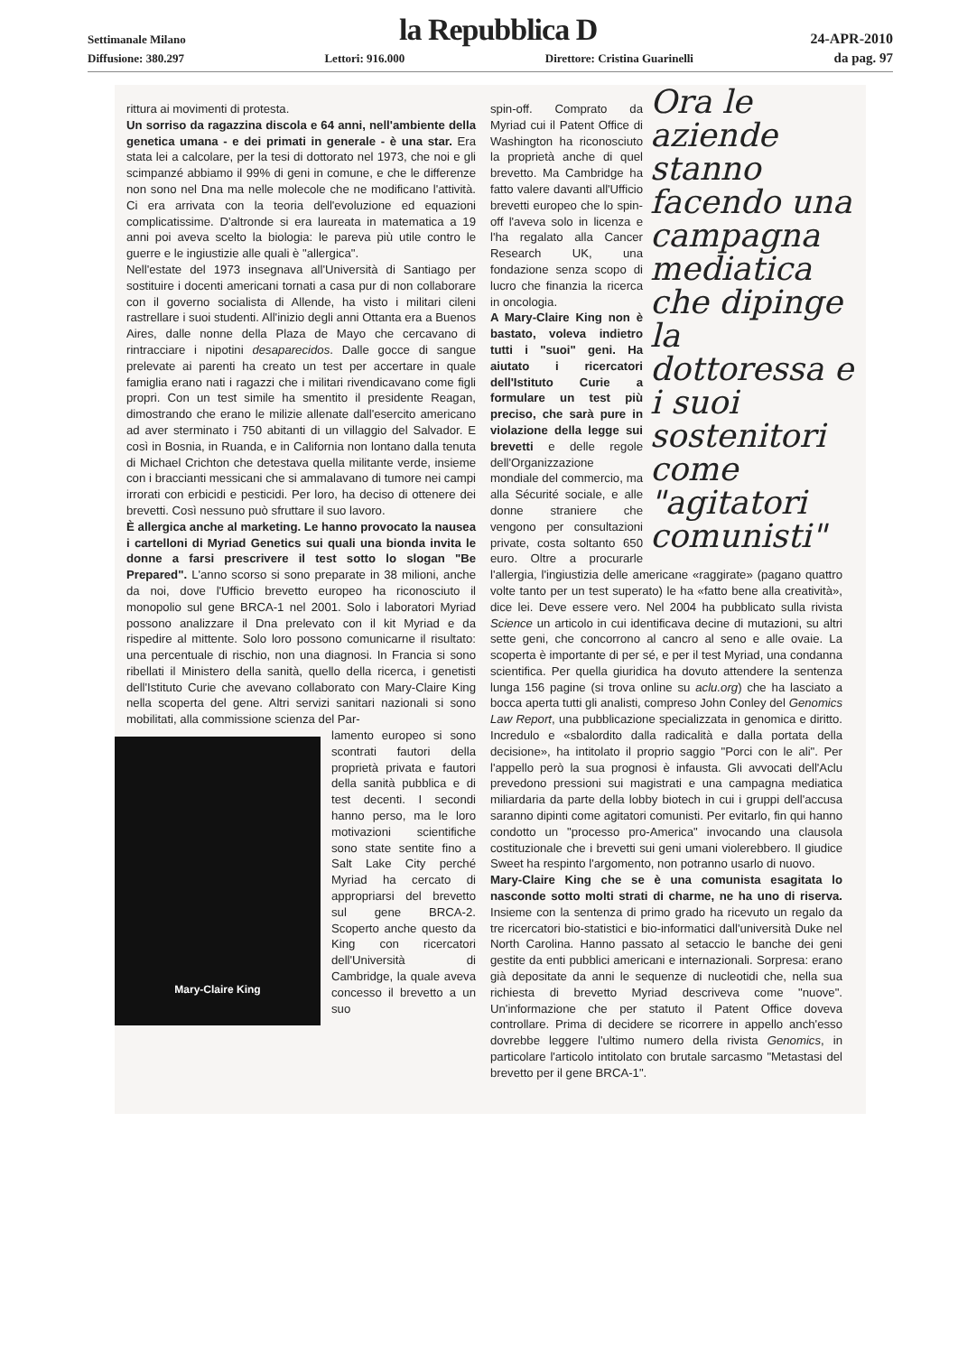Settimanale Milano la Repubblica D 24-APR-2010
Diffusione: 380.297 Lettori: 916.000 Direttore: Cristina Guarinelli da pag. 97
rittura ai movimenti di protesta.
Un sorriso da ragazzina discola e 64 anni, nell'ambiente della genetica umana - e dei primati in generale - è una star. Era stata lei a calcolare, per la tesi di dottorato nel 1973, che noi e gli scimpanzé abbiamo il 99% di geni in comune, e che le differenze non sono nel Dna ma nelle molecole che ne modificano l'attività. Ci era arrivata con la teoria dell'evoluzione ed equazioni complicatissime. D'altronde si era laureata in matematica a 19 anni poi aveva scelto la biologia: le pareva più utile contro le guerre e le ingiustizie alle quali è "allergica".
Nell'estate del 1973 insegnava all'Università di Santiago per sostituire i docenti americani tornati a casa pur di non collaborare con il governo socialista di Allende, ha visto i militari cileni rastrellare i suoi studenti. All'inizio degli anni Ottanta era a Buenos Aires, dalle nonne della Plaza de Mayo che cercavano di rintracciare i nipotini desaparecidos. Dalle gocce di sangue prelevate ai parenti ha creato un test per accertare in quale famiglia erano nati i ragazzi che i militari rivendicavano come figli propri. Con un test simile ha smentito il presidente Reagan, dimostrando che erano le milizie allenate dall'esercito americano ad aver sterminato i 750 abitanti di un villaggio del Salvador. E così in Bosnia, in Ruanda, e in California non lontano dalla tenuta di Michael Crichton che detestava quella militante verde, insieme con i braccianti messicani che si ammalavano di tumore nei campi irrorati con erbicidi e pesticidi. Per loro, ha deciso di ottenere dei brevetti. Così nessuno può sfruttare il suo lavoro.
È allergica anche al marketing. Le hanno provocato la nausea i cartelloni di Myriad Genetics sui quali una bionda invita le donne a farsi prescrivere il test sotto lo slogan "Be Prepared". L'anno scorso si sono preparate in 38 milioni, anche da noi, dove l'Ufficio brevetto europeo ha riconosciuto il monopolio sul gene BRCA-1 nel 2001. Solo i laboratori Myriad possono analizzare il Dna prelevato con il kit Myriad e da rispedire al mittente. Solo loro possono comunicarne il risultato: una percentuale di rischio, non una diagnosi. In Francia si sono ribellati il Ministero della sanità, quello della ricerca, i genetisti dell'Istituto Curie che avevano collaborato con Mary-Claire King nella scoperta del gene. Altri servizi sanitari nazionali si sono mobilitati, alla commissione scienza del Par-
Mary-Claire King
lamento europeo si sono scontrati fautori della proprietà privata e fautori della sanità pubblica e di test decenti. I secondi hanno perso, ma le loro motivazioni scientifiche sono state sentite fino a Salt Lake City perché Myriad ha cercato di appropriarsi del brevetto sul gene BRCA-2. Scoperto anche questo da King con ricercatori dell'Università di Cambridge, la quale aveva concesso il brevetto a un suo
Ora le aziende stanno facendo una campagna mediatica che dipinge la dottoressa e i suoi sostenitori come "agitatori comunisti"
spin-off. Comprato da Myriad cui il Patent Office di Washington ha riconosciuto la proprietà anche di quel brevetto. Ma Cambridge ha fatto valere davanti all'Ufficio brevetti europeo che lo spin-off l'aveva solo in licenza e l'ha regalato alla Cancer Research UK, una fondazione senza scopo di lucro che finanzia la ricerca in oncologia.
A Mary-Claire King non è bastato, voleva indietro tutti i "suoi" geni. Ha aiutato i ricercatori dell'Istituto Curie a formulare un test più preciso, che sarà pure in violazione della legge sui brevetti e delle regole dell'Organizzazione mondiale del commercio, ma alla Sécurité sociale, e alle donne straniere che vengono per consultazioni private, costa soltanto 650 euro. Oltre a procurarle l'allergia, l'ingiustizia delle americane «raggirate» (pagano quattro volte tanto per un test superato) le ha «fatto bene alla creatività», dice lei. Deve essere vero. Nel 2004 ha pubblicato sulla rivista Science un articolo in cui identificava decine di mutazioni, su altri sette geni, che concorrono al cancro al seno e alle ovaie. La scoperta è importante di per sé, e per il test Myriad, una condanna scientifica. Per quella giuridica ha dovuto attendere la sentenza lunga 156 pagine (si trova online su aclu.org) che ha lasciato a bocca aperta tutti gli analisti, compreso John Conley del Genomics Law Report, una pubblicazione specializzata in genomica e diritto. Incredulo e «sbalordito dalla radicalità e dalla portata della decisione», ha intitolato il proprio saggio "Porci con le ali". Per l'appello però la sua prognosi è infausta. Gli avvocati dell'Aclu prevedono pressioni sui magistrati e una campagna mediatica miliardaria da parte della lobby biotech in cui i gruppi dell'accusa saranno dipinti come agitatori comunisti. Per evitarlo, fin qui hanno condotto un "processo pro-America" invocando una clausola costituzionale che i brevetti sui geni umani violerebbero. Il giudice Sweet ha respinto l'argomento, non potranno usarlo di nuovo.
Mary-Claire King che se è una comunista esagitata lo nasconde sotto molti strati di charme, ne ha uno di riserva. Insieme con la sentenza di primo grado ha ricevuto un regalo da tre ricercatori bio-statistici e bio-informatici dall'università Duke nel North Carolina. Hanno passato al setaccio le banche dei geni gestite da enti pubblici americani e internazionali. Sorpresa: erano già depositate da anni le sequenze di nucleotidi che, nella sua richiesta di brevetto Myriad descriveva come "nuove". Un'informazione che per statuto il Patent Office doveva controllare. Prima di decidere se ricorrere in appello anch'esso dovrebbe leggere l'ultimo numero della rivista Genomics, in particolare l'articolo intitolato con brutale sarcasmo "Metastasi del brevetto per il gene BRCA-1".